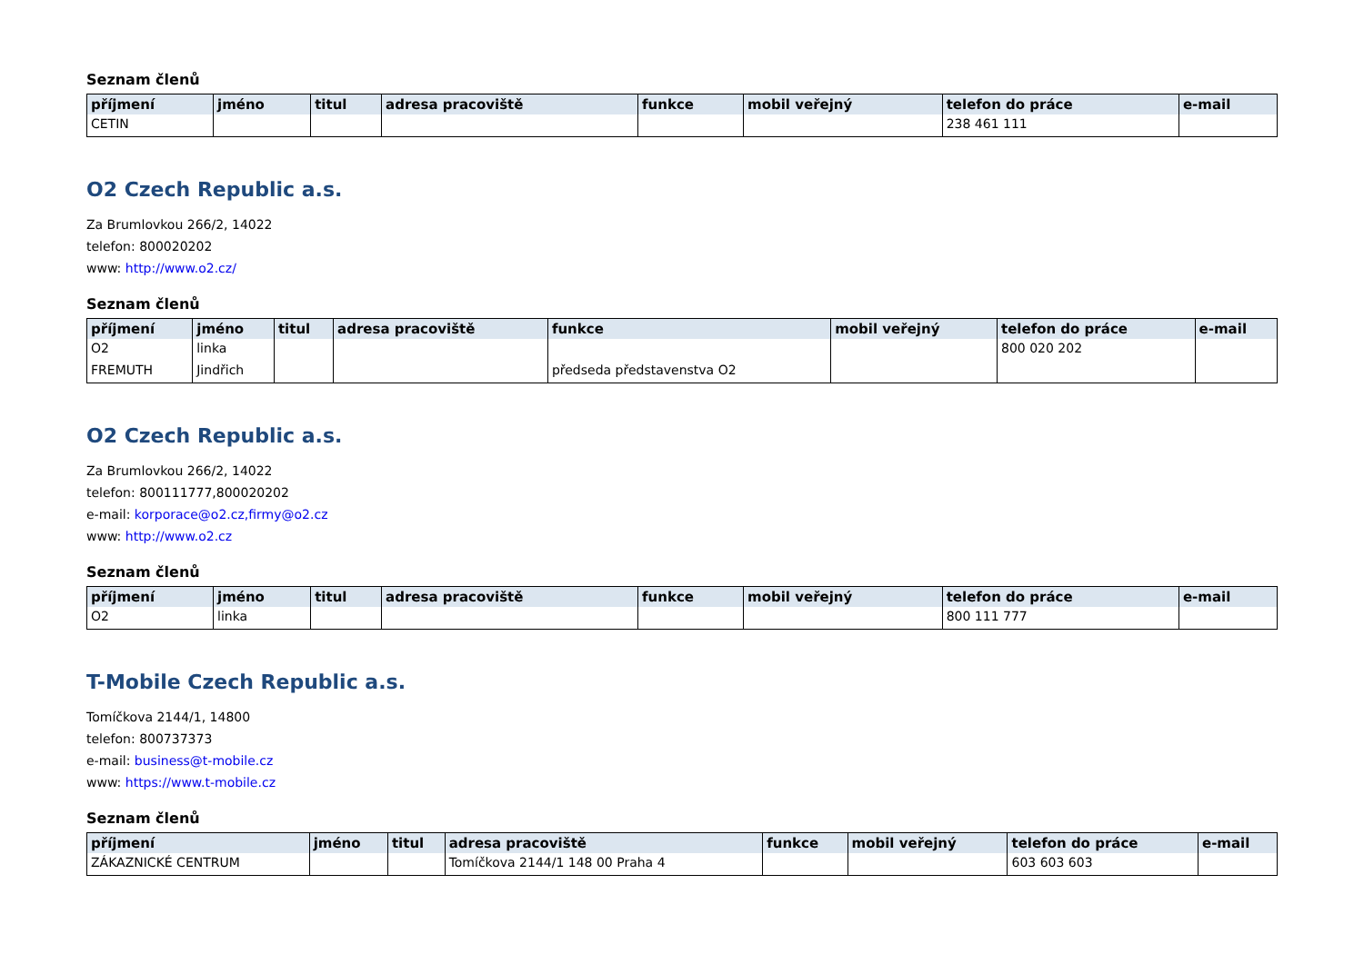Seznam členů
| příjmení | jméno | titul | adresa pracoviště | funkce | mobil veřejný | telefon do práce | e-mail |
| --- | --- | --- | --- | --- | --- | --- | --- |
| CETIN | | | | | | 238 461 111 | |
O2 Czech Republic a.s.
Za Brumlovkou 266/2, 14022
telefon: 800020202
www: http://www.o2.cz/
Seznam členů
| příjmení | jméno | titul | adresa pracoviště | funkce | mobil veřejný | telefon do práce | e-mail |
| --- | --- | --- | --- | --- | --- | --- | --- |
| O2 | linka | | | | | 800 020 202 | |
| FREMUTH | Jindřich | | | předseda představenstva O2 | | | |
O2 Czech Republic a.s.
Za Brumlovkou 266/2, 14022
telefon: 800111777,800020202
e-mail: korporace@o2.cz,firmy@o2.cz
www: http://www.o2.cz
Seznam členů
| příjmení | jméno | titul | adresa pracoviště | funkce | mobil veřejný | telefon do práce | e-mail |
| --- | --- | --- | --- | --- | --- | --- | --- |
| O2 | linka | | | | | 800 111 777 | |
T-Mobile Czech Republic a.s.
Tomíčkova 2144/1, 14800
telefon: 800737373
e-mail: business@t-mobile.cz
www: https://www.t-mobile.cz
Seznam členů
| příjmení | jméno | titul | adresa pracoviště | funkce | mobil veřejný | telefon do práce | e-mail |
| --- | --- | --- | --- | --- | --- | --- | --- |
| ZÁKAZNICKÉ CENTRUM | | | Tomíčkova 2144/1 148 00 Praha 4 | | | 603 603 603 | |